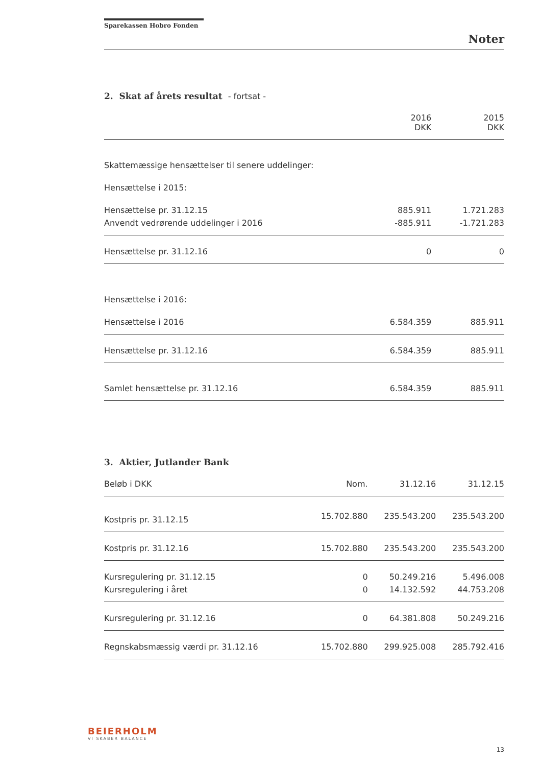Sparekassen Hobro Fonden
Noter
2. Skat af årets resultat - fortsat -
| | 2016 DKK | 2015 DKK |
| --- | --- | --- |
| Skattemæssige hensættelser til senere uddelinger: | | |
| Hensættelse i 2015: | | |
| Hensættelse pr. 31.12.15 | 885.911 | 1.721.283 |
| Anvendt vedrørende uddelinger i 2016 | -885.911 | -1.721.283 |
| Hensættelse pr. 31.12.16 | 0 | 0 |
| Hensættelse i 2016: | | |
| Hensættelse i 2016 | 6.584.359 | 885.911 |
| Hensættelse pr. 31.12.16 | 6.584.359 | 885.911 |
| Samlet hensættelse pr. 31.12.16 | 6.584.359 | 885.911 |
3. Aktier, Jutlander Bank
| Beløb i DKK | Nom. | 31.12.16 | 31.12.15 |
| --- | --- | --- | --- |
| Kostpris pr. 31.12.15 | 15.702.880 | 235.543.200 | 235.543.200 |
| Kostpris pr. 31.12.16 | 15.702.880 | 235.543.200 | 235.543.200 |
| Kursregulering pr. 31.12.15 | 0 | 50.249.216 | 5.496.008 |
| Kursregulering i året | 0 | 14.132.592 | 44.753.208 |
| Kursregulering pr. 31.12.16 | 0 | 64.381.808 | 50.249.216 |
| Regnskabsmæssig værdi pr. 31.12.16 | 15.702.880 | 299.925.008 | 285.792.416 |
BEIERHOLM
VI SKABER BALANCE
13